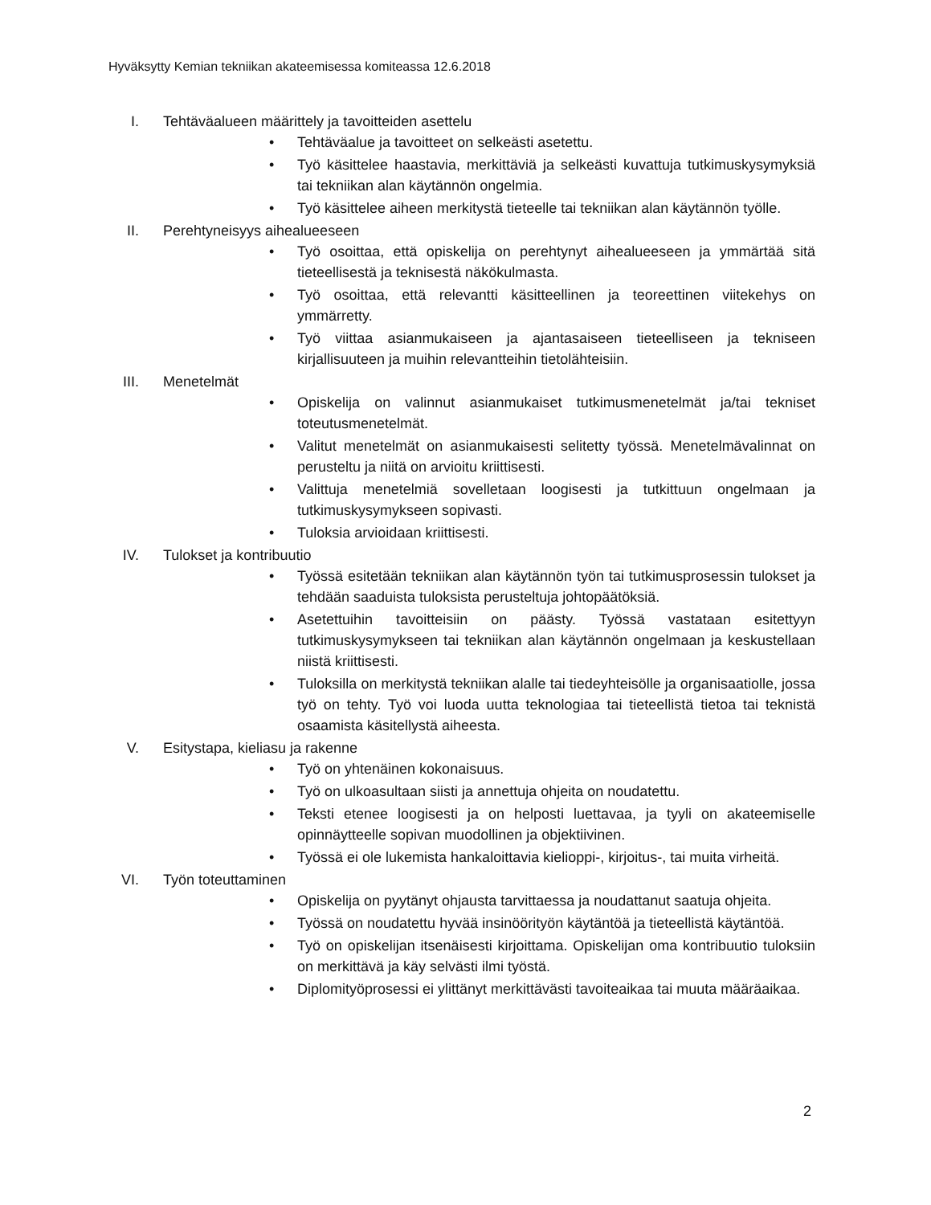Hyväksytty Kemian tekniikan akateemisessa komiteassa 12.6.2018
I. Tehtäväalueen määrittely ja tavoitteiden asettelu
• Tehtäväalue ja tavoitteet on selkeästi asetettu.
• Työ käsittelee haastavia, merkittäviä ja selkeästi kuvattuja tutkimuskysymyksiä tai tekniikan alan käytännön ongelmia.
• Työ käsittelee aiheen merkitystä tieteelle tai tekniikan alan käytännön työlle.
II. Perehtyneisyys aihealueeseen
• Työ osoittaa, että opiskelija on perehtynyt aihealueeseen ja ymmärtää sitä tieteellisestä ja teknisestä näkökulmasta.
• Työ osoittaa, että relevantti käsitteellinen ja teoreettinen viitekehys on ymmärretty.
• Työ viittaa asianmukaiseen ja ajantasaiseen tieteelliseen ja tekniseen kirjallisuuteen ja muihin relevantteihin tietolähteisiin.
III. Menetelmät
• Opiskelija on valinnut asianmukaiset tutkimusmenetelmät ja/tai tekniset toteutusmenetelmät.
• Valitut menetelmät on asianmukaisesti selitetty työssä. Menetelmävalinnat on perusteltu ja niitä on arvioitu kriittisesti.
• Valittuja menetelmiä sovelletaan loogisesti ja tutkittuun ongelmaan ja tutkimuskysymykseen sopivasti.
• Tuloksia arvioidaan kriittisesti.
IV. Tulokset ja kontribuutio
• Työssä esitetään tekniikan alan käytännön työn tai tutkimusprosessin tulokset ja tehdään saaduista tuloksista perusteltuja johtopäätöksiä.
• Asetettuihin tavoitteisiin on päästy. Työssä vastataan esitettyyn tutkimuskysymykseen tai tekniikan alan käytännön ongelmaan ja keskustellaan niistä kriittisesti.
• Tuloksilla on merkitystä tekniikan alalle tai tiedeyhteisölle ja organisaatiolle, jossa työ on tehty. Työ voi luoda uutta teknologiaa tai tieteellistä tietoa tai teknistä osaamista käsitellystä aiheesta.
V. Esitystapa, kieliasu ja rakenne
• Työ on yhtenäinen kokonaisuus.
• Työ on ulkoasultaan siisti ja annettuja ohjeita on noudatettu.
• Teksti etenee loogisesti ja on helposti luettavaa, ja tyyli on akateemiselle opinnäytteelle sopivan muodollinen ja objektiivinen.
• Työssä ei ole lukemista hankaloittavia kielioppi-, kirjoitus-, tai muita virheitä.
VI. Työn toteuttaminen
• Opiskelija on pyytänyt ohjausta tarvittaessa ja noudattanut saatuja ohjeita.
• Työssä on noudatettu hyvää insinöörityön käytäntöä ja tieteellistä käytäntöä.
• Työ on opiskelijan itsenäisesti kirjoittama. Opiskelijan oma kontribuutio tuloksiin on merkittävä ja käy selvästi ilmi työstä.
• Diplomityöprosessi ei ylittänyt merkittävästi tavoiteaikaa tai muuta määräaikaa.
2